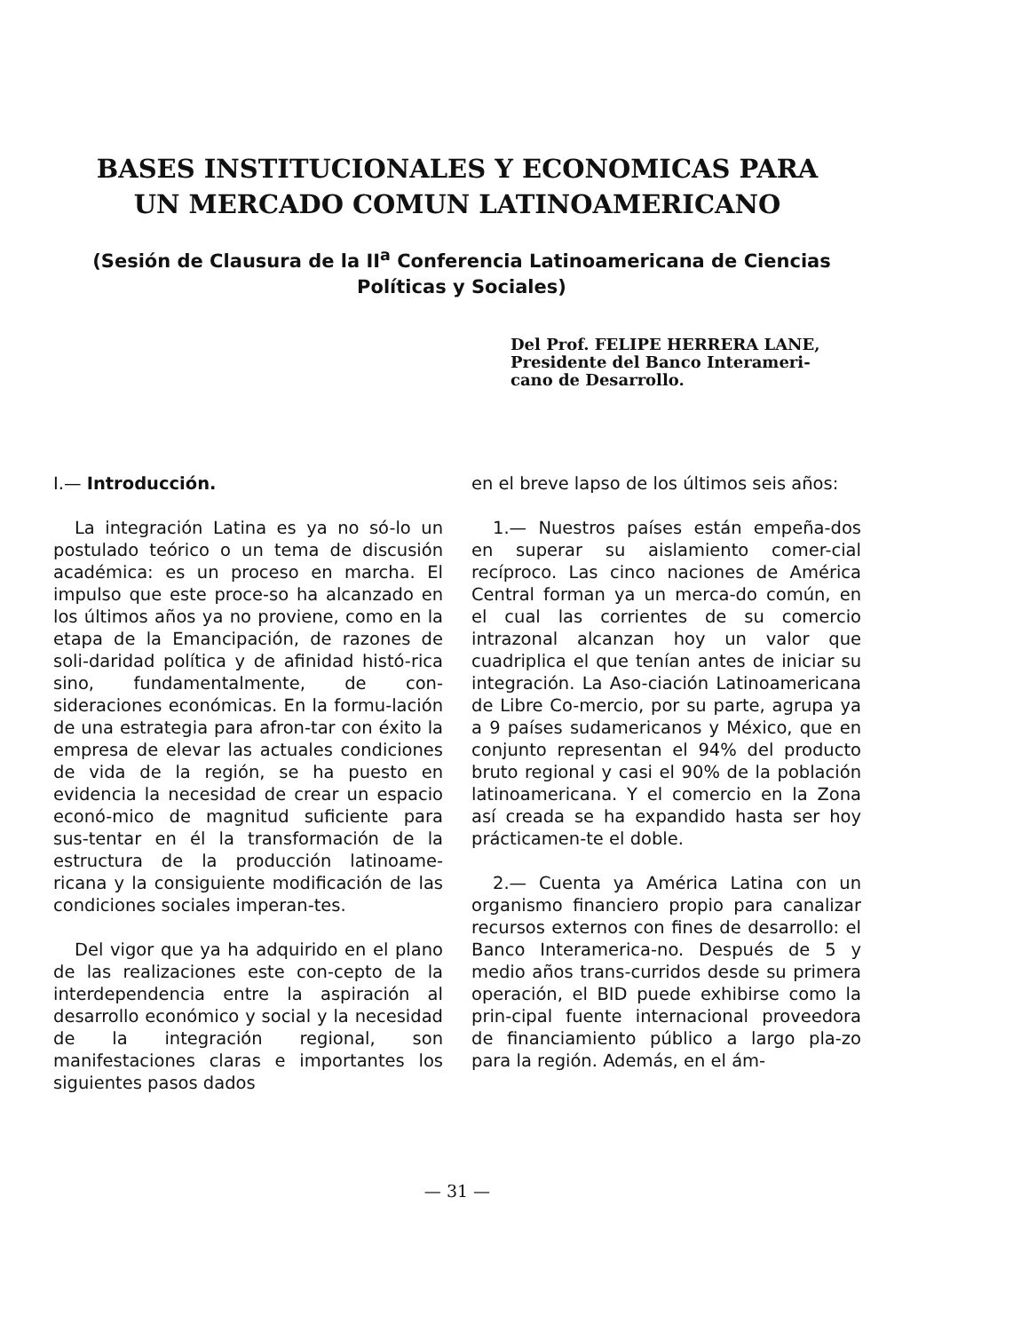BASES INSTITUCIONALES Y ECONOMICAS PARA UN MERCADO COMUN LATINOAMERICANO
(Sesión de Clausura de la II<sup>a</sup> Conferencia Latinoamericana de Ciencias Políticas y Sociales)
Del Prof. FELIPE HERRERA LANE,
Presidente del Banco Interameri-
cano de Desarrollo.
I.— Introducción.
La integración Latina es ya no só-lo un postulado teórico o un tema de discusión académica: es un proceso en marcha. El impulso que este proce-so ha alcanzado en los últimos años ya no proviene, como en la etapa de la Emancipación, de razones de soli-daridad política y de afinidad histó-rica sino, fundamentalmente, de con-sideraciones económicas. En la formu-lación de una estrategia para afron-tar con éxito la empresa de elevar las actuales condiciones de vida de la región, se ha puesto en evidencia la necesidad de crear un espacio econó-mico de magnitud suficiente para sus-tentar en él la transformación de la estructura de la producción latinoame-ricana y la consiguiente modificación de las condiciones sociales imperan-tes.
Del vigor que ya ha adquirido en el plano de las realizaciones este con-cepto de la interdependencia entre la aspiración al desarrollo económico y social y la necesidad de la integración regional, son manifestaciones claras e importantes los siguientes pasos dados
en el breve lapso de los últimos seis años:
1.— Nuestros países están empeña-dos en superar su aislamiento comer-cial recíproco. Las cinco naciones de América Central forman ya un merca-do común, en el cual las corrientes de su comercio intrazonal alcanzan hoy un valor que cuadriplica el que tenían antes de iniciar su integración. La Aso-ciación Latinoamericana de Libre Co-mercio, por su parte, agrupa ya a 9 países sudamericanos y México, que en conjunto representan el 94% del producto bruto regional y casi el 90% de la población latinoamericana. Y el comercio en la Zona así creada se ha expandido hasta ser hoy prácticamen-te el doble.
2.— Cuenta ya América Latina con un organismo financiero propio para canalizar recursos externos con fines de desarrollo: el Banco Interamerica-no. Después de 5 y medio años trans-curridos desde su primera operación, el BID puede exhibirse como la prin-cipal fuente internacional proveedora de financiamiento público a largo pla-zo para la región. Además, en el ám-
— 31 —